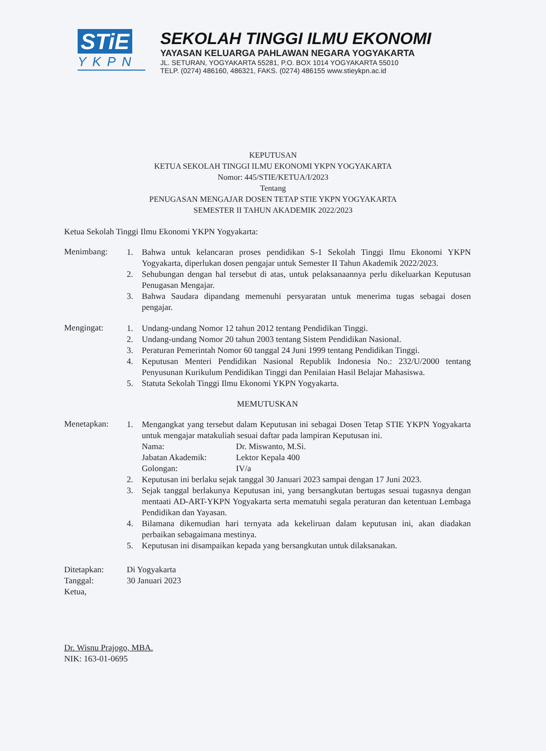STiE
YKPN
SEKOLAH TINGGI ILMU EKONOMI
YAYASAN KELUARGA PAHLAWAN NEGARA YOGYAKARTA
JL. SETURAN, YOGYAKARTA 55281, P.O. BOX 1014 YOGYAKARTA 55010
TELP. (0274) 486160, 486321, FAKS. (0274) 486155 www.stieykpn.ac.id
KEPUTUSAN
KETUA SEKOLAH TINGGI ILMU EKONOMI YKPN YOGYAKARTA
Nomor: 445/STIE/KETUA/I/2023
Tentang
PENUGASAN MENGAJAR DOSEN TETAP STIE YKPN YOGYAKARTA
SEMESTER II TAHUN AKADEMIK 2022/2023
Ketua Sekolah Tinggi Ilmu Ekonomi YKPN Yogyakarta:
Menimbang:
1. Bahwa untuk kelancaran proses pendidikan S-1 Sekolah Tinggi Ilmu Ekonomi YKPN Yogyakarta, diperlukan dosen pengajar untuk Semester II Tahun Akademik 2022/2023.
2. Sehubungan dengan hal tersebut di atas, untuk pelaksanaannya perlu dikeluarkan Keputusan Penugasan Mengajar.
3. Bahwa Saudara dipandang memenuhi persyaratan untuk menerima tugas sebagai dosen pengajar.
Mengingat:
1. Undang-undang Nomor 12 tahun 2012 tentang Pendidikan Tinggi.
2. Undang-undang Nomor 20 tahun 2003 tentang Sistem Pendidikan Nasional.
3. Peraturan Pemerintah Nomor 60 tanggal 24 Juni 1999 tentang Pendidikan Tinggi.
4. Keputusan Menteri Pendidikan Nasional Republik Indonesia No.: 232/U/2000 tentang Penyusunan Kurikulum Pendidikan Tinggi dan Penilaian Hasil Belajar Mahasiswa.
5. Statuta Sekolah Tinggi Ilmu Ekonomi YKPN Yogyakarta.
MEMUTUSKAN
Menetapkan:
1. Mengangkat yang tersebut dalam Keputusan ini sebagai Dosen Tetap STIE YKPN Yogyakarta untuk mengajar matakuliah sesuai daftar pada lampiran Keputusan ini.
Nama: Dr. Miswanto, M.Si. Jabatan Akademik: Lektor Kepala 400 Golongan: IV/a
2. Keputusan ini berlaku sejak tanggal 30 Januari 2023 sampai dengan 17 Juni 2023.
3. Sejak tanggal berlakunya Keputusan ini, yang bersangkutan bertugas sesuai tugasnya dengan mentaati AD-ART-YKPN Yogyakarta serta mematuhi segala peraturan dan ketentuan Lembaga Pendidikan dan Yayasan.
4. Bilamana dikemudian hari ternyata ada kekeliruan dalam keputusan ini, akan diadakan perbaikan sebagaimana mestinya.
5. Keputusan ini disampaikan kepada yang bersangkutan untuk dilaksanakan.
Ditetapkan: Di Yogyakarta Tanggal: 30 Januari 2023
Ketua,
Dr. Wisnu Prajogo, MBA.
NIK: 163-01-0695